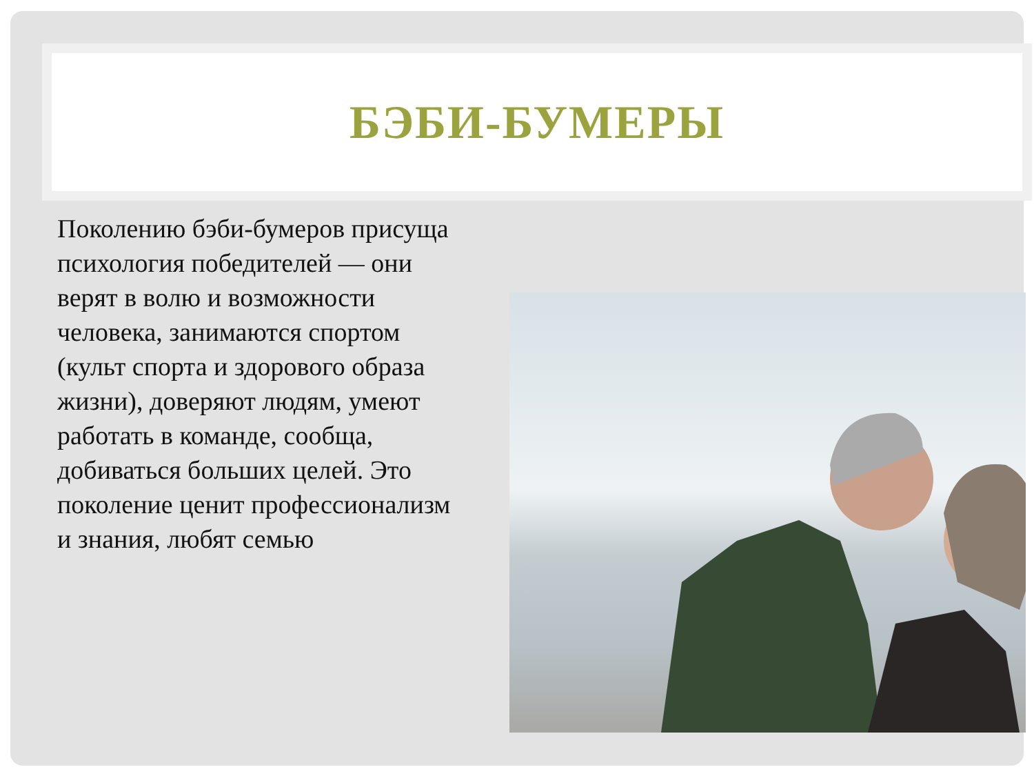БЭБИ-БУМЕРЫ
Поколению бэби-бумеров присуща психология победителей — они верят в волю и возможности человека, занимаются спортом (культ спорта и здорового образа жизни), доверяют людям, умеют работать в команде, сообща, добиваться больших целей. Это поколение ценит профессионализм и знания, любят семью